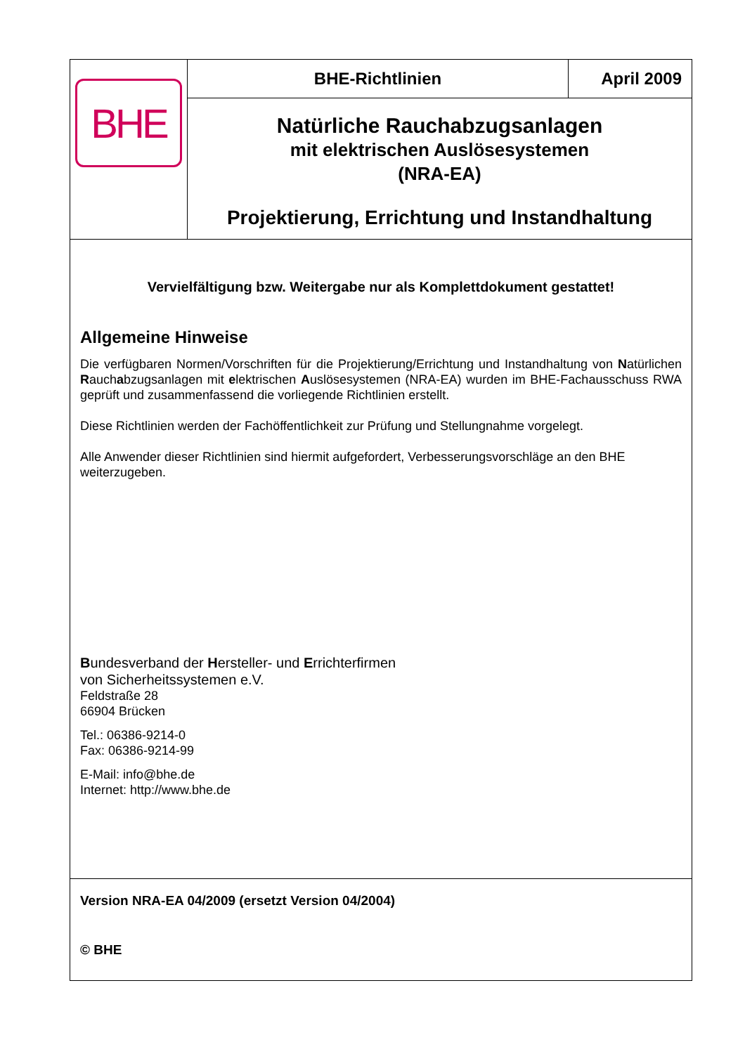| BHE | BHE-Richtlinien | April 2009 |
| | Natürliche Rauchabzugsanlagen mit elektrischen Auslösesystemen (NRA-EA) Projektierung, Errichtung und Instandhaltung | |
Vervielfältigung bzw. Weitergabe nur als Komplettdokument gestattet!
Allgemeine Hinweise
Die verfügbaren Normen/Vorschriften für die Projektierung/Errichtung und Instandhaltung von Na­türlichen Rauchabzugsanlagen mit elektrischen Auslösesystemen (NRA-EA) wurden im BHE-Fachausschuss RWA geprüft und zusammenfassend die vorliegende Richtlinien erstellt.
Diese Richtlinien werden der Fachöffentlichkeit zur Prüfung und Stellungnahme vorgelegt.
Alle Anwender dieser Richtlinien sind hiermit aufgefordert, Verbesserungsvorschläge an den BHE weiterzugeben.
Bundesverband der Hersteller- und Errichterfirmen
von Sicherheitssystemen e.V.
Feldstraße 28
66904 Brücken
Tel.: 06386-9214-0
Fax: 06386-9214-99
E-Mail: info@bhe.de
Internet: http://www.bhe.de
Version NRA-EA 04/2009 (ersetzt Version 04/2004)
© BHE